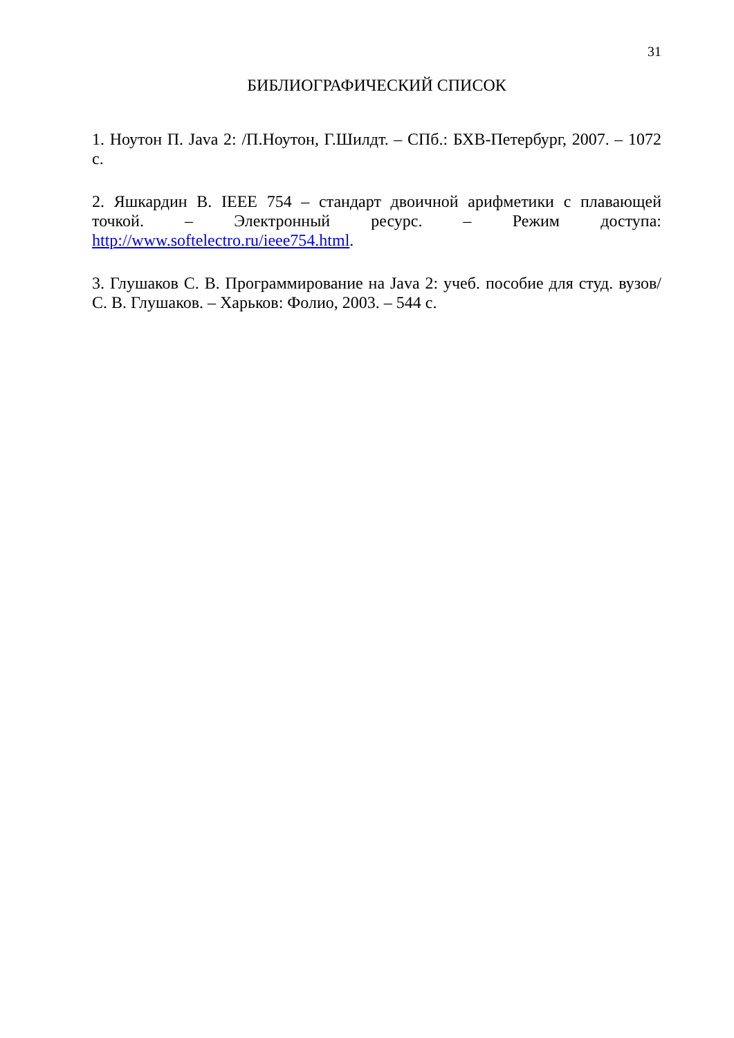31
БИБЛИОГРАФИЧЕСКИЙ СПИСОК
1. Ноутон П. Java 2: /П.Ноутон, Г.Шилдт. – СПб.: БХВ-Петербург, 2007. – 1072 с.
2. Яшкардин В. IEEE 754 – стандарт двоичной арифметики с плавающей точкой. – Электронный ресурс. – Режим доступа: http://www.softelectro.ru/ieee754.html.
3. Глушаков С. В. Программирование на Java 2: учеб. пособие для студ. вузов/ С. В. Глушаков. – Харьков: Фолио, 2003. – 544 с.